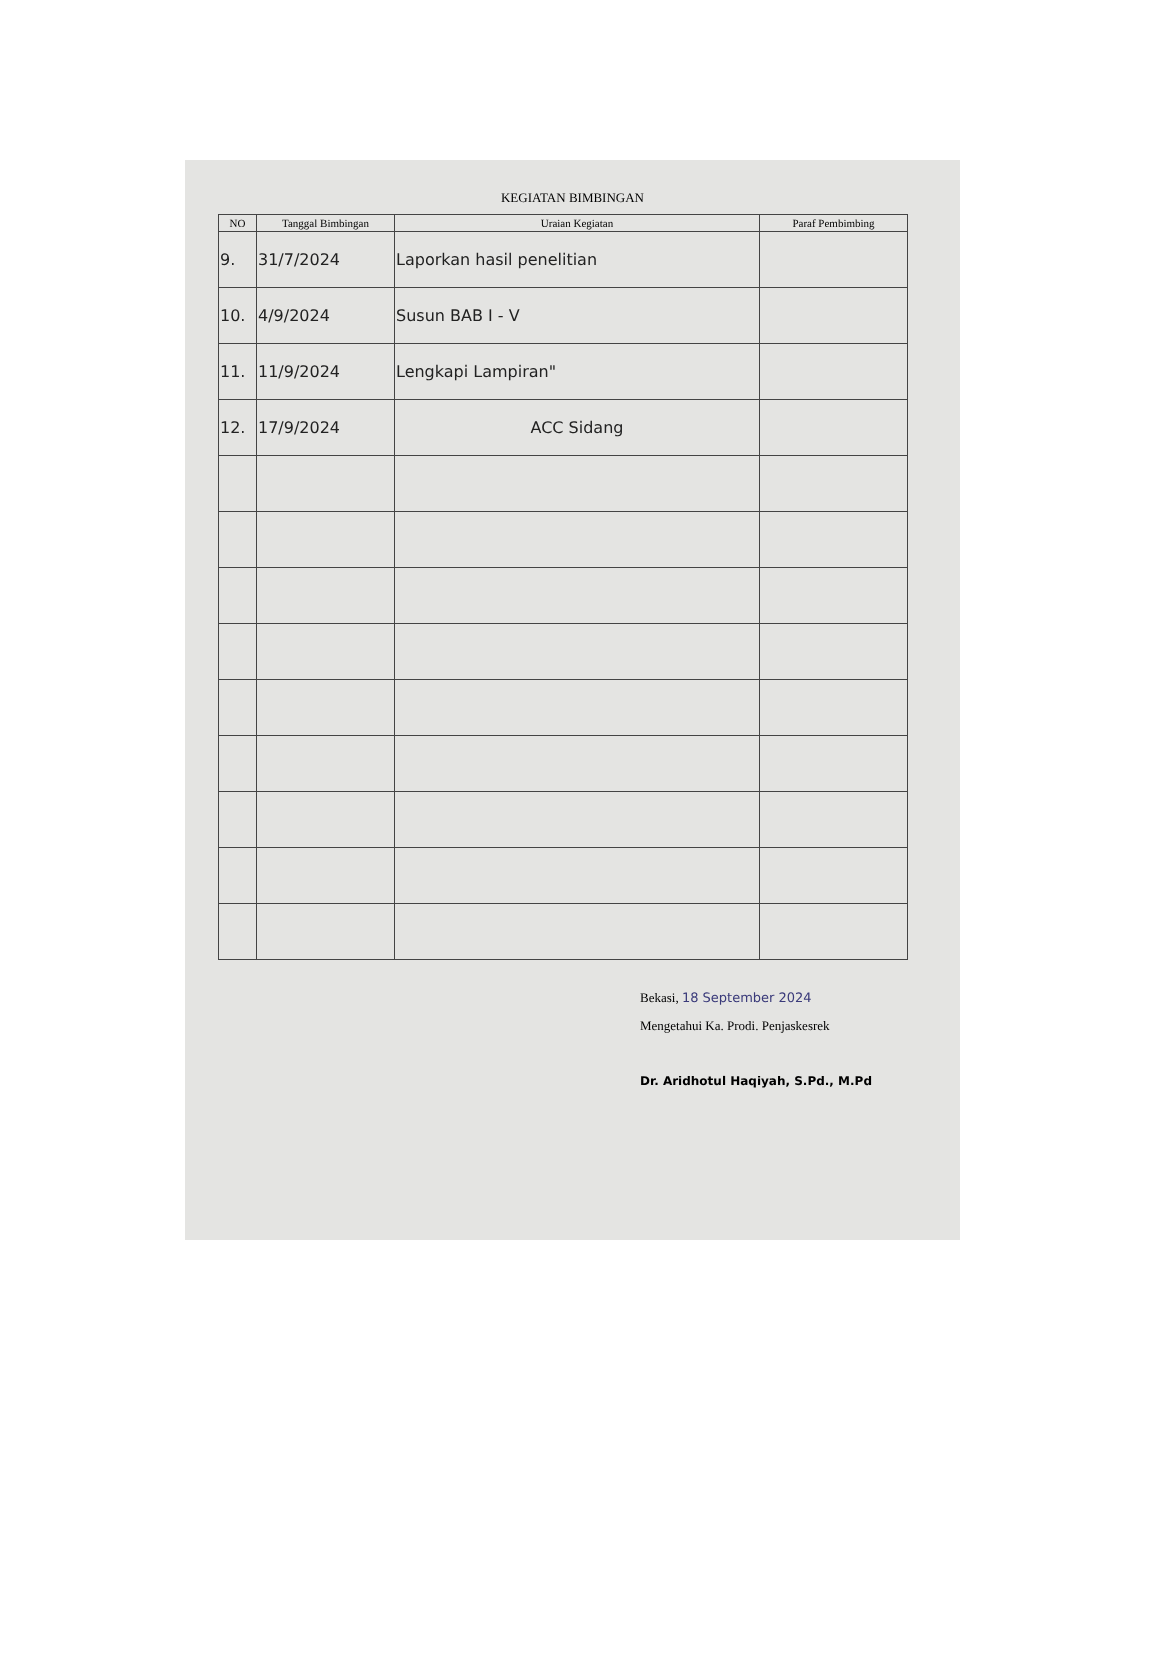KEGIATAN BIMBINGAN
| NO | Tanggal Bimbingan | Uraian Kegiatan | Paraf Pembimbing |
| --- | --- | --- | --- |
| 9. | 31/7/2024 | Laporkan hasil penelitian | |
| 10. | 4/9/2024 | Susun BAB I - V | |
| 11. | 11/9/2024 | Lengkapi Lampiran" | |
| 12. | 17/9/2024 | ACC Sidang | |
Bekasi, 18 September 2024
Mengetahui Ka. Prodi. Penjaskesrek
Dr. Aridhotul Haqiyah, S.Pd., M.Pd